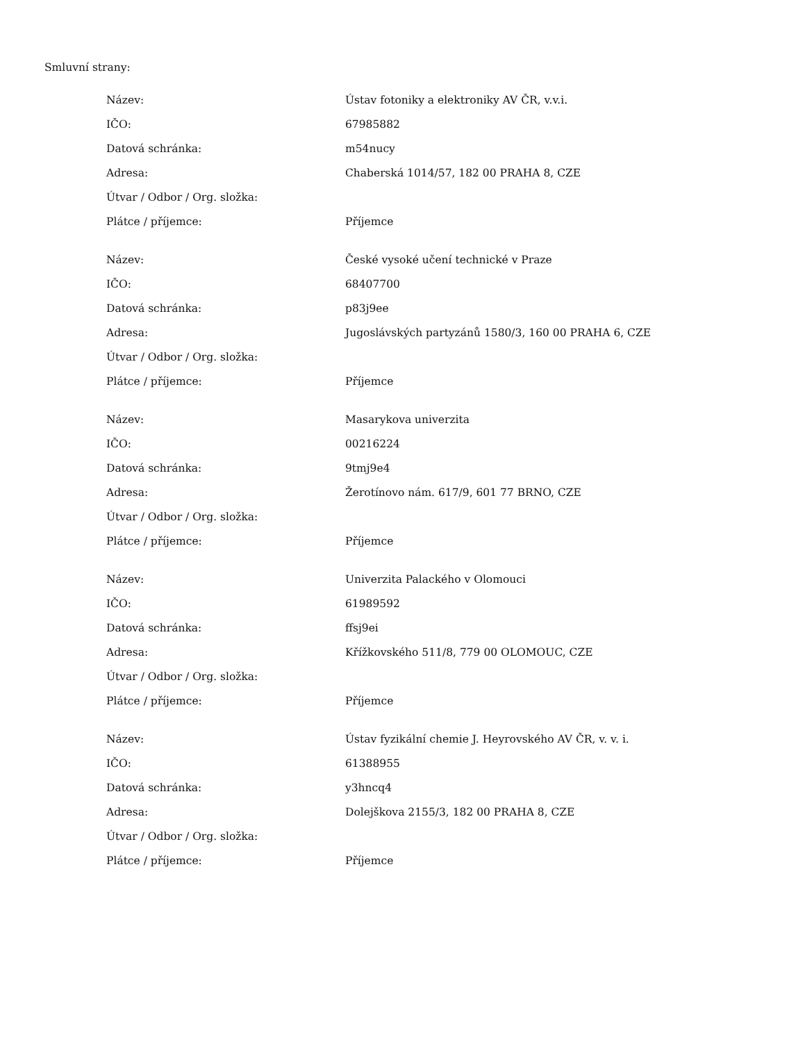Smluvní strany:
| Název: | Ústav fotoniky a elektroniky AV ČR, v.v.i. |
| IČO: | 67985882 |
| Datová schránka: | m54nucy |
| Adresa: | Chaberská 1014/57, 182 00 PRAHA 8, CZE |
| Útvar / Odbor / Org. složka: | |
| Plátce / příjemce: | Příjemce |
| Název: | České vysoké učení technické v Praze |
| IČO: | 68407700 |
| Datová schránka: | p83j9ee |
| Adresa: | Jugoslávských partyzánů 1580/3, 160 00 PRAHA 6, CZE |
| Útvar / Odbor / Org. složka: | |
| Plátce / příjemce: | Příjemce |
| Název: | Masarykova univerzita |
| IČO: | 00216224 |
| Datová schránka: | 9tmj9e4 |
| Adresa: | Žerotínovo nám. 617/9, 601 77 BRNO, CZE |
| Útvar / Odbor / Org. složka: | |
| Plátce / příjemce: | Příjemce |
| Název: | Univerzita Palackého v Olomouci |
| IČO: | 61989592 |
| Datová schránka: | ffsj9ei |
| Adresa: | Křížkovského 511/8, 779 00 OLOMOUC, CZE |
| Útvar / Odbor / Org. složka: | |
| Plátce / příjemce: | Příjemce |
| Název: | Ústav fyzikální chemie J. Heyrovského AV ČR, v. v. i. |
| IČO: | 61388955 |
| Datová schránka: | y3hncq4 |
| Adresa: | Dolejškova 2155/3, 182 00 PRAHA 8, CZE |
| Útvar / Odbor / Org. složka: | |
| Plátce / příjemce: | Příjemce |